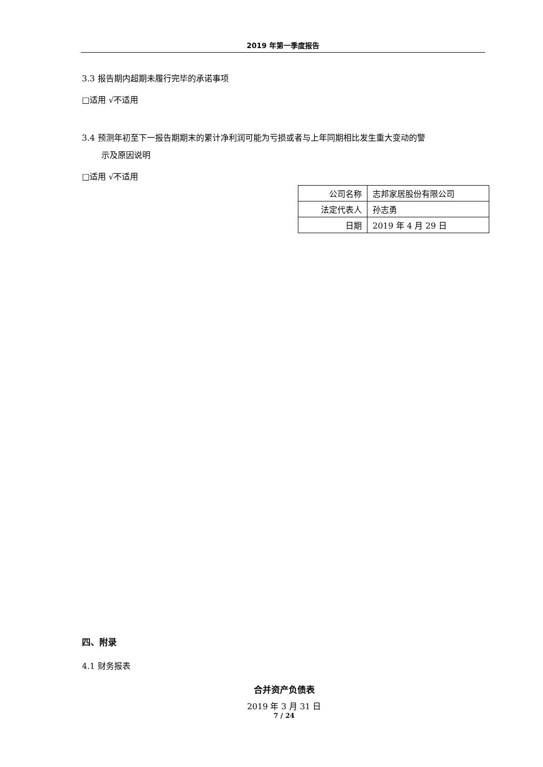2019 年第一季度报告
3.3 报告期内超期未履行完毕的承诺事项
□适用 √不适用
3.4 预测年初至下一报告期期末的累计净利润可能为亏损或者与上年同期相比发生重大变动的警
示及原因说明
□适用 √不适用
| 公司名称 | 志邦家居股份有限公司 |
| 法定代表人 | 孙志勇 |
| 日期 | 2019 年 4 月 29 日 |
四、附录
4.1 财务报表
合并资产负债表
2019 年 3 月 31 日
7 / 24